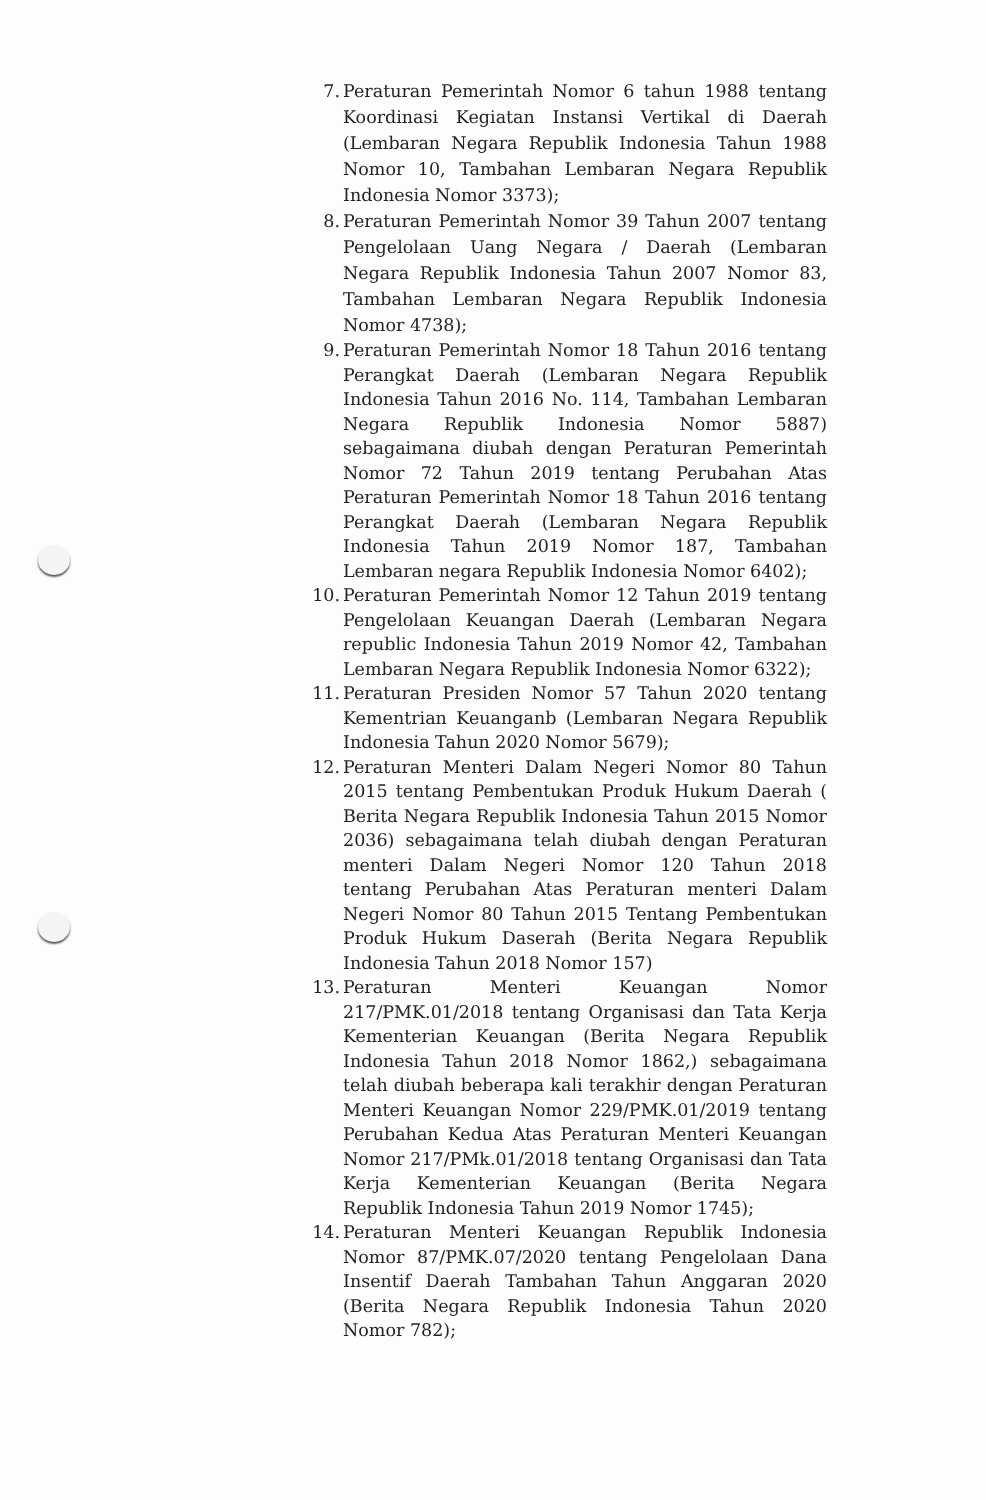7. Peraturan Pemerintah Nomor 6 tahun 1988 tentang Koordinasi Kegiatan Instansi Vertikal di Daerah (Lembaran Negara Republik Indonesia Tahun 1988 Nomor 10, Tambahan Lembaran Negara Republik Indonesia Nomor 3373);
8. Peraturan Pemerintah Nomor 39 Tahun 2007 tentang Pengelolaan Uang Negara / Daerah (Lembaran Negara Republik Indonesia Tahun 2007 Nomor 83, Tambahan Lembaran Negara Republik Indonesia Nomor 4738);
9. Peraturan Pemerintah Nomor 18 Tahun 2016 tentang Perangkat Daerah (Lembaran Negara Republik Indonesia Tahun 2016 No. 114, Tambahan Lembaran Negara Republik Indonesia Nomor 5887) sebagaimana diubah dengan Peraturan Pemerintah Nomor 72 Tahun 2019 tentang Perubahan Atas Peraturan Pemerintah Nomor 18 Tahun 2016 tentang Perangkat Daerah (Lembaran Negara Republik Indonesia Tahun 2019 Nomor 187, Tambahan Lembaran negara Republik Indonesia Nomor 6402);
10. Peraturan Pemerintah Nomor 12 Tahun 2019 tentang Pengelolaan Keuangan Daerah (Lembaran Negara republic Indonesia Tahun 2019 Nomor 42, Tambahan Lembaran Negara Republik Indonesia Nomor 6322);
11. Peraturan Presiden Nomor 57 Tahun 2020 tentang Kementrian Keuanganb (Lembaran Negara Republik Indonesia Tahun 2020 Nomor 5679);
12. Peraturan Menteri Dalam Negeri Nomor 80 Tahun 2015 tentang Pembentukan Produk Hukum Daerah ( Berita Negara Republik Indonesia Tahun 2015 Nomor 2036) sebagaimana telah diubah dengan Peraturan menteri Dalam Negeri Nomor 120 Tahun 2018 tentang Perubahan Atas Peraturan menteri Dalam Negeri Nomor 80 Tahun 2015 Tentang Pembentukan Produk Hukum Daserah (Berita Negara Republik Indonesia Tahun 2018 Nomor 157)
13. Peraturan Menteri Keuangan Nomor 217/PMK.01/2018 tentang Organisasi dan Tata Kerja Kementerian Keuangan (Berita Negara Republik Indonesia Tahun 2018 Nomor 1862,) sebagaimana telah diubah beberapa kali terakhir dengan Peraturan Menteri Keuangan Nomor 229/PMK.01/2019 tentang Perubahan Kedua Atas Peraturan Menteri Keuangan Nomor 217/PMk.01/2018 tentang Organisasi dan Tata Kerja Kementerian Keuangan (Berita Negara Republik Indonesia Tahun 2019 Nomor 1745);
14. Peraturan Menteri Keuangan Republik Indonesia Nomor 87/PMK.07/2020 tentang Pengelolaan Dana Insentif Daerah Tambahan Tahun Anggaran 2020 (Berita Negara Republik Indonesia Tahun 2020 Nomor 782);